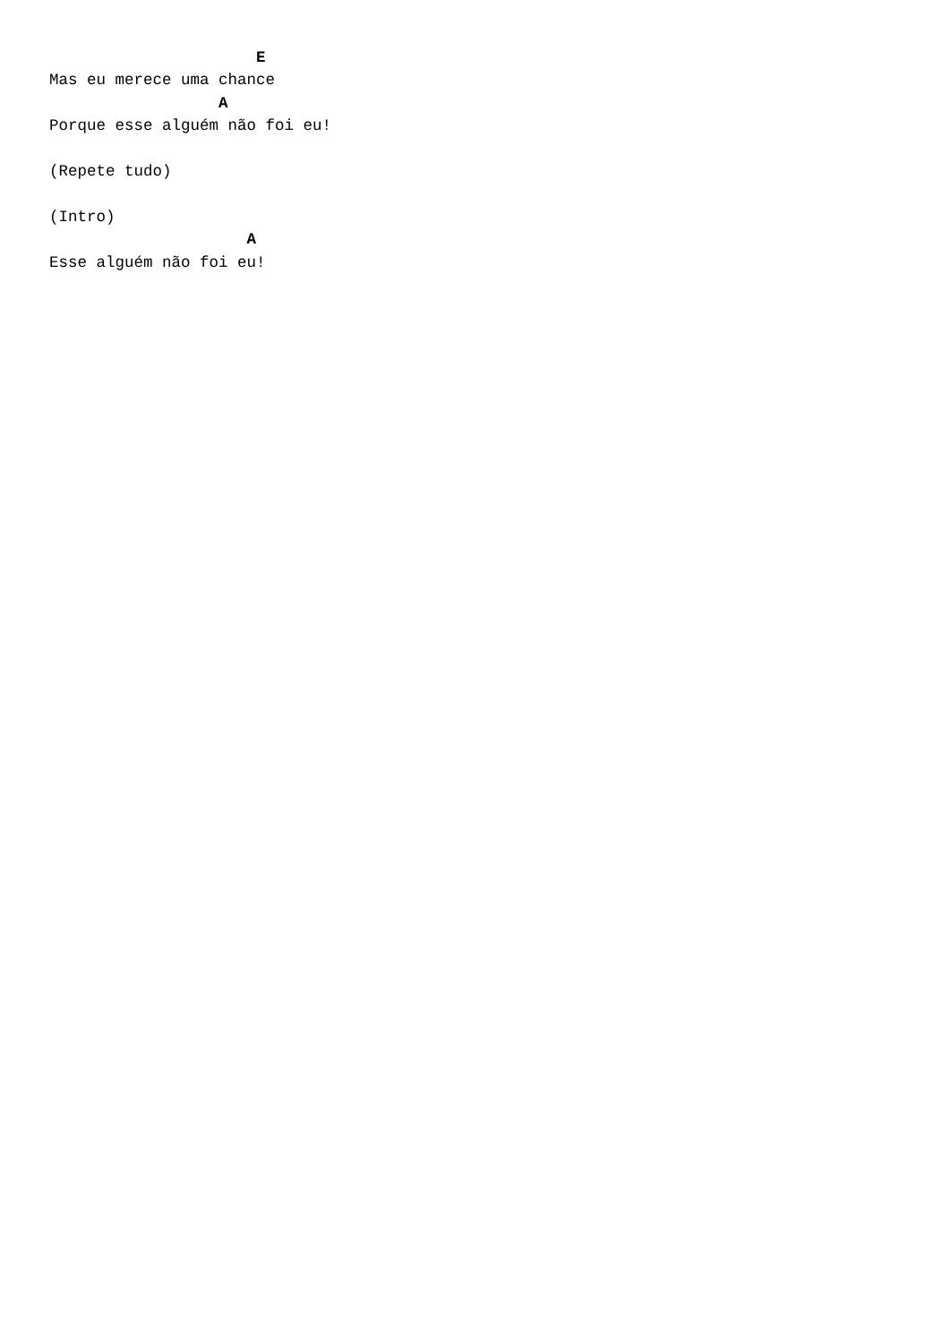E
Mas eu merece uma chance
                  A
Porque esse alguém não foi eu!

(Repete tudo)

(Intro)
                     A
Esse alguém não foi eu!